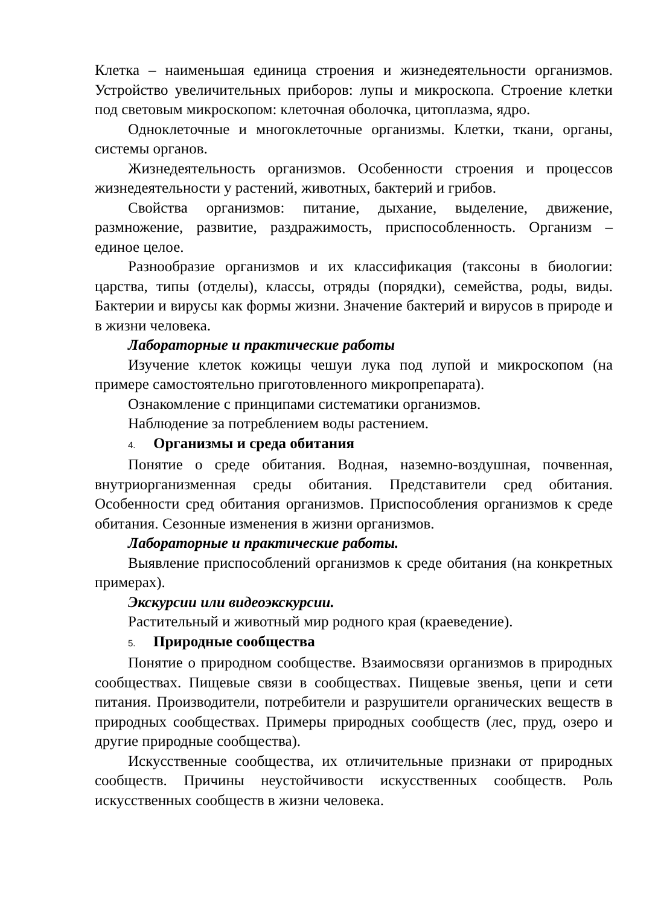Клетка – наименьшая единица строения и жизнедеятельности организмов. Устройство увеличительных приборов: лупы и микроскопа. Строение клетки под световым микроскопом: клеточная оболочка, цитоплазма, ядро.
Одноклеточные и многоклеточные организмы. Клетки, ткани, органы, системы органов.
Жизнедеятельность организмов. Особенности строения и процессов жизнедеятельности у растений, животных, бактерий и грибов.
Свойства организмов: питание, дыхание, выделение, движение, размножение, развитие, раздражимость, приспособленность. Организм – единое целое.
Разнообразие организмов и их классификация (таксоны в биологии: царства, типы (отделы), классы, отряды (порядки), семейства, роды, виды. Бактерии и вирусы как формы жизни. Значение бактерий и вирусов в природе и в жизни человека.
Лабораторные и практические работы
Изучение клеток кожицы чешуи лука под лупой и микроскопом (на примере самостоятельно приготовленного микропрепарата).
Ознакомление с принципами систематики организмов.
Наблюдение за потреблением воды растением.
4. Организмы и среда обитания
Понятие о среде обитания. Водная, наземно-воздушная, почвенная, внутриорганизменная среды обитания. Представители сред обитания. Особенности сред обитания организмов. Приспособления организмов к среде обитания. Сезонные изменения в жизни организмов.
Лабораторные и практические работы.
Выявление приспособлений организмов к среде обитания (на конкретных примерах).
Экскурсии или видеоэкскурсии.
Растительный и животный мир родного края (краеведение).
5. Природные сообщества
Понятие о природном сообществе. Взаимосвязи организмов в природных сообществах. Пищевые связи в сообществах. Пищевые звенья, цепи и сети питания. Производители, потребители и разрушители органических веществ в природных сообществах. Примеры природных сообществ (лес, пруд, озеро и другие природные сообщества).
Искусственные сообщества, их отличительные признаки от природных сообществ. Причины неустойчивости искусственных сообществ. Роль искусственных сообществ в жизни человека.